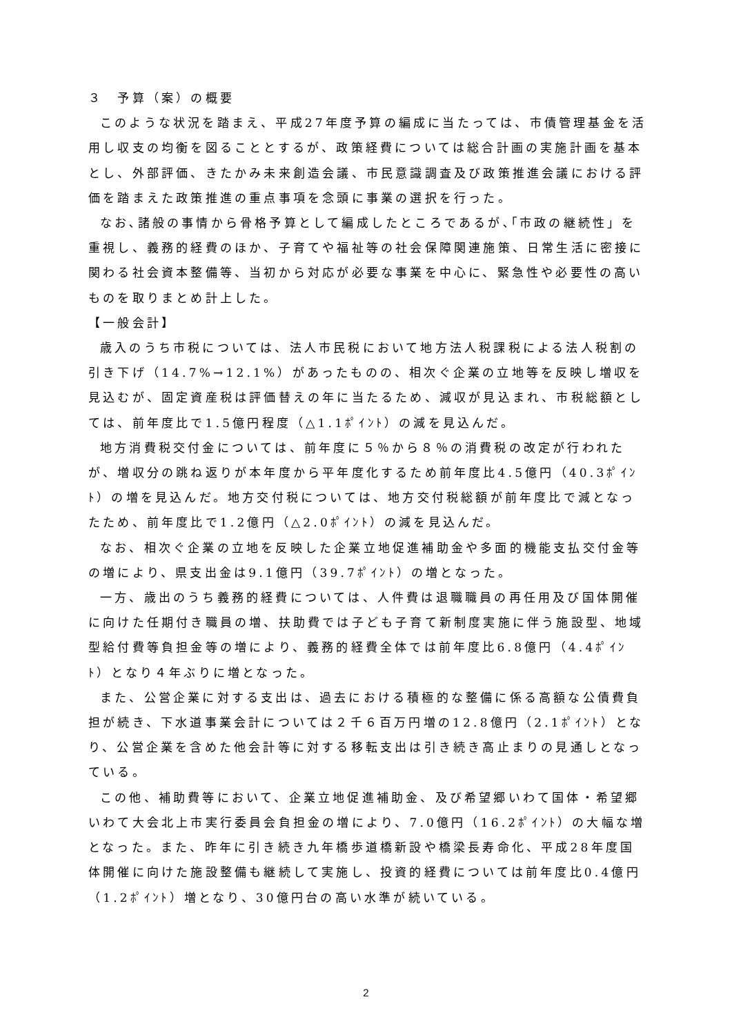３　予算（案）の概要
このような状況を踏まえ、平成27年度予算の編成に当たっては、市債管理基金を活用し収支の均衡を図ることとするが、政策経費については総合計画の実施計画を基本とし、外部評価、きたかみ未来創造会議、市民意識調査及び政策推進会議における評価を踏まえた政策推進の重点事項を念頭に事業の選択を行った。
なお､諸般の事情から骨格予算として編成したところであるが､｢市政の継続性」を重視し、義務的経費のほか、子育てや福祉等の社会保障関連施策、日常生活に密接に関わる社会資本整備等、当初から対応が必要な事業を中心に、緊急性や必要性の高いものを取りまとめ計上した。
【一般会計】
歳入のうち市税については、法人市民税において地方法人税課税による法人税割の引き下げ（14.7%→12.1%）があったものの、相次ぐ企業の立地等を反映し増収を見込むが、固定資産税は評価替えの年に当たるため、減収が見込まれ、市税総額としては、前年度比で1.5億円程度（△1.1ﾎﾟｲﾝﾄ）の減を見込んだ。
地方消費税交付金については、前年度に５％から８％の消費税の改定が行われたが、増収分の跳ね返りが本年度から平年度化するため前年度比4.5億円（40.3ﾎﾟｲﾝﾄ）の増を見込んだ。地方交付税については、地方交付税総額が前年度比で減となったため、前年度比で1.2億円（△2.0ﾎﾟｲﾝﾄ）の減を見込んだ。
なお、相次ぐ企業の立地を反映した企業立地促進補助金や多面的機能支払交付金等の増により、県支出金は9.1億円（39.7ﾎﾟｲﾝﾄ）の増となった。
一方、歳出のうち義務的経費については、人件費は退職職員の再任用及び国体開催に向けた任期付き職員の増、扶助費では子ども子育て新制度実施に伴う施設型、地域型給付費等負担金等の増により、義務的経費全体では前年度比6.8億円（4.4ﾎﾟｲﾝﾄ）となり４年ぶりに増となった。
また、公営企業に対する支出は、過去における積極的な整備に係る高額な公債費負担が続き、下水道事業会計については２千６百万円増の12.8億円（2.1ﾎﾟｲﾝﾄ）となり、公営企業を含めた他会計等に対する移転支出は引き続き高止まりの見通しとなっている。
この他、補助費等において、企業立地促進補助金、及び希望郷いわて国体・希望郷いわて大会北上市実行委員会負担金の増により、7.0億円（16.2ﾎﾟｲﾝﾄ）の大幅な増となった。また、昨年に引き続き九年橋歩道橋新設や橋梁長寿命化、平成28年度国体開催に向けた施設整備も継続して実施し、投資的経費については前年度比0.4億円（1.2ﾎﾟｲﾝﾄ）増となり、30億円台の高い水準が続いている。
2